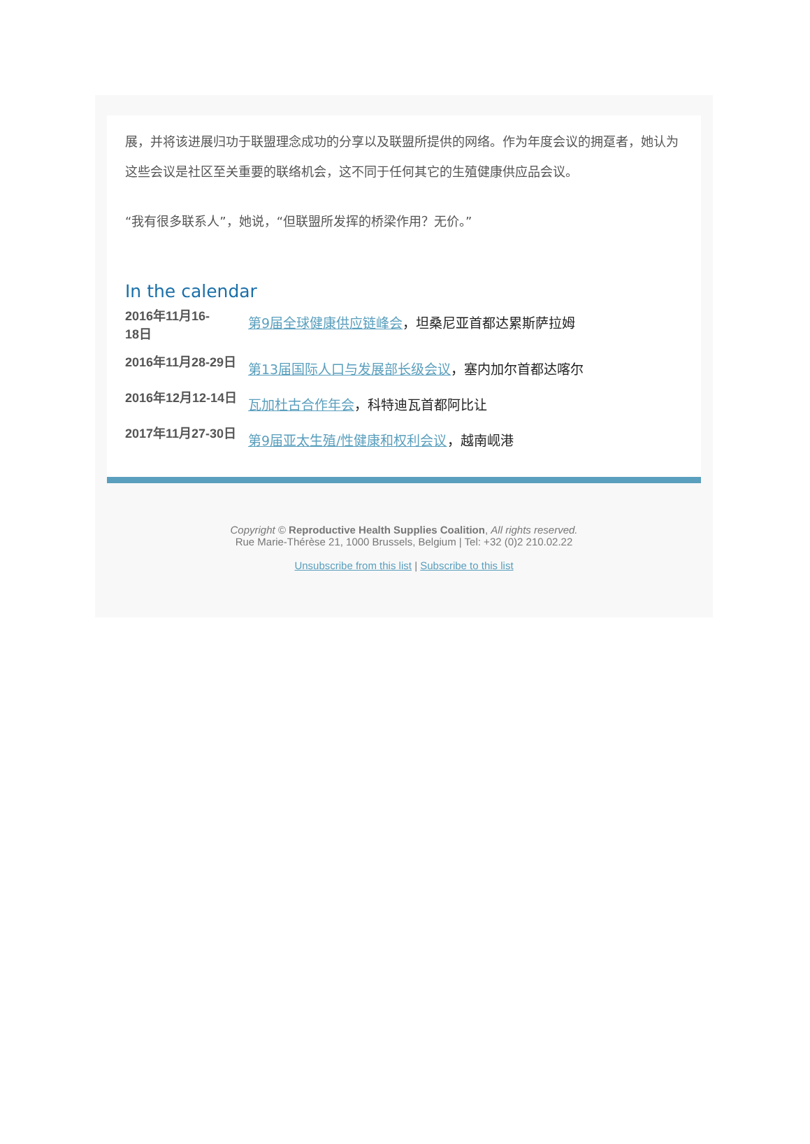展，并将该进展归功于联盟理念成功的分享以及联盟所提供的网络。作为年度会议的拥趸者，她认为这些会议是社区至关重要的联络机会，这不同于任何其它的生殖健康供应品会议。
“我有很多联系人”，她说，“但联盟所发挥的桥梁作用？无价。”
In the calendar
2016年11月16-
18日
第9届全球健康供应链峰会，坦桑尼亚首都达累斯萨拉姆
2016年11月28-29日
第13届国际人口与发展部长级会议，塞内加尔首都达喀尔
2016年12月12-14日
瓦加杜古合作年会，科特迪瓦首都阿比让
2017年11月27-30日
第9届亚太生殖/性健康和权利会议，越南岘港
Copyright © Reproductive Health Supplies Coalition, All rights reserved.
Rue Marie-Thérèse 21, 1000 Brussels, Belgium | Tel: +32 (0)2 210.02.22
Unsubscribe from this list | Subscribe to this list